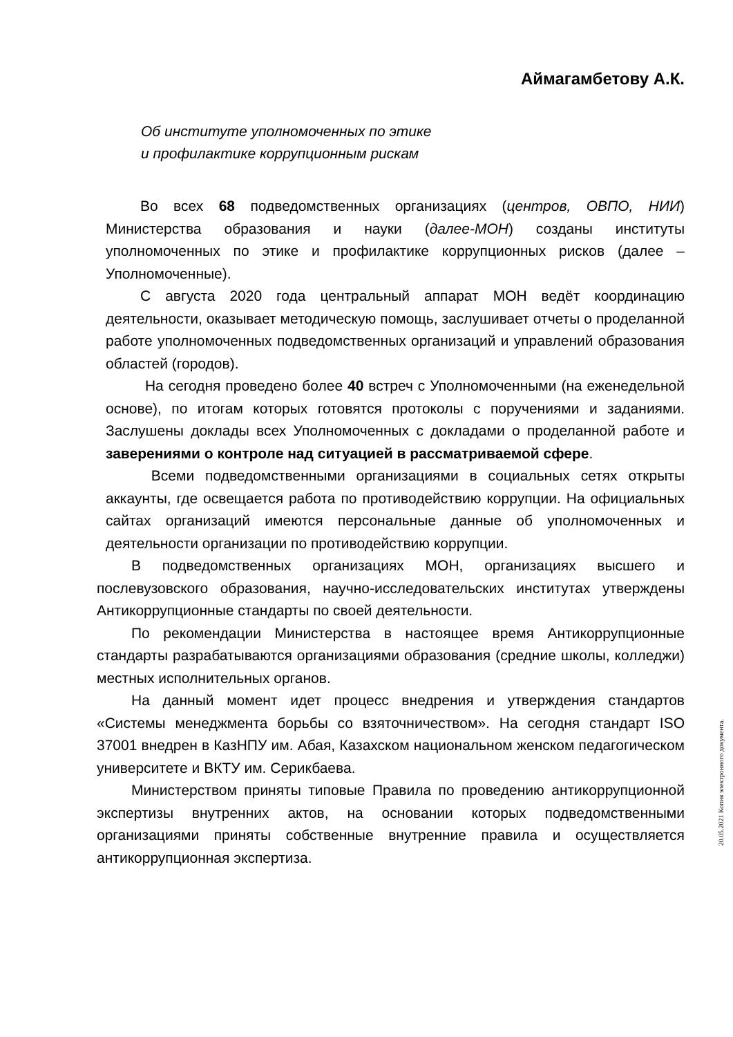Аймагамбетову А.К.
Об институте уполномоченных по этике
и профилактике коррупционным рискам
Во всех 68 подведомственных организациях (центров, ОВПО, НИИ) Министерства образования и науки (далее-МОН) созданы институты уполномоченных по этике и профилактике коррупционных рисков (далее – Уполномоченные).
С августа 2020 года центральный аппарат МОН ведёт координацию деятельности, оказывает методическую помощь, заслушивает отчеты о проделанной работе уполномоченных подведомственных организаций и управлений образования областей (городов).
На сегодня проведено более 40 встреч с Уполномоченными (на еженедельной основе), по итогам которых готовятся протоколы с поручениями и заданиями. Заслушены доклады всех Уполномоченных с докладами о проделанной работе и заверениями о контроле над ситуацией в рассматриваемой сфере.
Всеми подведомственными организациями в социальных сетях открыты аккаунты, где освещается работа по противодействию коррупции. На официальных сайтах организаций имеются персональные данные об уполномоченных и деятельности организации по противодействию коррупции.
В подведомственных организациях МОН, организациях высшего и послевузовского образования, научно-исследовательских институтах утверждены Антикоррупционные стандарты по своей деятельности.
По рекомендации Министерства в настоящее время Антикоррупционные стандарты разрабатываются организациями образования (средние школы, колледжи) местных исполнительных органов.
На данный момент идет процесс внедрения и утверждения стандартов «Системы менеджмента борьбы со взяточничеством». На сегодня стандарт ISO 37001 внедрен в КазНПУ им. Абая, Казахском национальном женском педагогическом университете и ВКТУ им. Серикбаева.
Министерством приняты типовые Правила по проведению антикоррупционной экспертизы внутренних актов, на основании которых подведомственными организациями приняты собственные внутренние правила и осуществляется антикоррупционная экспертиза.
20.05.2021 Копия электронного документа.